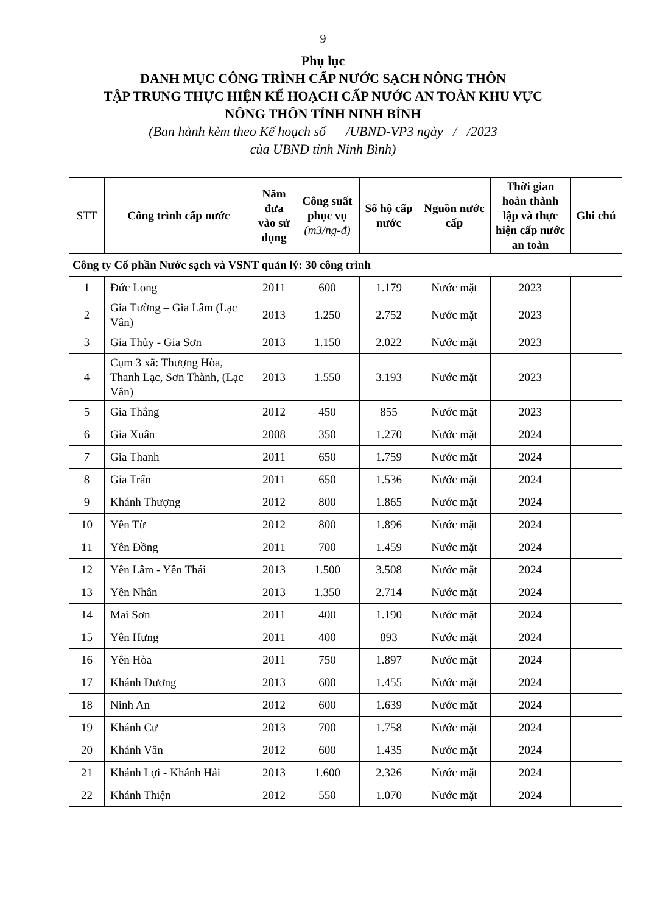9
Phụ lục
DANH MỤC CÔNG TRÌNH CẤP NƯỚC SẠCH NÔNG THÔN
TẬP TRUNG THỰC HIỆN KẾ HOẠCH CẤP NƯỚC AN TOÀN KHU VỰC
NÔNG THÔN TỈNH NINH BÌNH
(Ban hành kèm theo Kế hoạch số /UBND-VP3 ngày / /2023
của UBND tỉnh Ninh Bình)
| STT | Công trình cấp nước | Năm đưa vào sử dụng | Công suất phục vụ (m3/ng-đ) | Số hộ cấp nước | Nguồn nước cấp | Thời gian hoàn thành lập và thực hiện cấp nước an toàn | Ghi chú |
| --- | --- | --- | --- | --- | --- | --- | --- |
| Công ty Cổ phần Nước sạch và VSNT quản lý: 30 công trình | | | | | | | |
| 1 | Đức Long | 2011 | 600 | 1.179 | Nước mặt | 2023 | |
| 2 | Gia Tường – Gia Lâm (Lạc Vân) | 2013 | 1.250 | 2.752 | Nước mặt | 2023 | |
| 3 | Gia Thủy - Gia Sơn | 2013 | 1.150 | 2.022 | Nước mặt | 2023 | |
| 4 | Cụm 3 xã: Thượng Hòa, Thanh Lạc, Sơn Thành, (Lạc Vân) | 2013 | 1.550 | 3.193 | Nước mặt | 2023 | |
| 5 | Gia Thắng | 2012 | 450 | 855 | Nước mặt | 2023 | |
| 6 | Gia Xuân | 2008 | 350 | 1.270 | Nước mặt | 2024 | |
| 7 | Gia Thanh | 2011 | 650 | 1.759 | Nước mặt | 2024 | |
| 8 | Gia Trấn | 2011 | 650 | 1.536 | Nước mặt | 2024 | |
| 9 | Khánh Thượng | 2012 | 800 | 1.865 | Nước mặt | 2024 | |
| 10 | Yên Từ | 2012 | 800 | 1.896 | Nước mặt | 2024 | |
| 11 | Yên Đồng | 2011 | 700 | 1.459 | Nước mặt | 2024 | |
| 12 | Yên Lâm - Yên Thái | 2013 | 1.500 | 3.508 | Nước mặt | 2024 | |
| 13 | Yên Nhân | 2013 | 1.350 | 2.714 | Nước mặt | 2024 | |
| 14 | Mai Sơn | 2011 | 400 | 1.190 | Nước mặt | 2024 | |
| 15 | Yên Hưng | 2011 | 400 | 893 | Nước mặt | 2024 | |
| 16 | Yên Hòa | 2011 | 750 | 1.897 | Nước mặt | 2024 | |
| 17 | Khánh Dương | 2013 | 600 | 1.455 | Nước mặt | 2024 | |
| 18 | Ninh An | 2012 | 600 | 1.639 | Nước mặt | 2024 | |
| 19 | Khánh Cư | 2013 | 700 | 1.758 | Nước mặt | 2024 | |
| 20 | Khánh Vân | 2012 | 600 | 1.435 | Nước mặt | 2024 | |
| 21 | Khánh Lợi - Khánh Hải | 2013 | 1.600 | 2.326 | Nước mặt | 2024 | |
| 22 | Khánh Thiện | 2012 | 550 | 1.070 | Nước mặt | 2024 | |